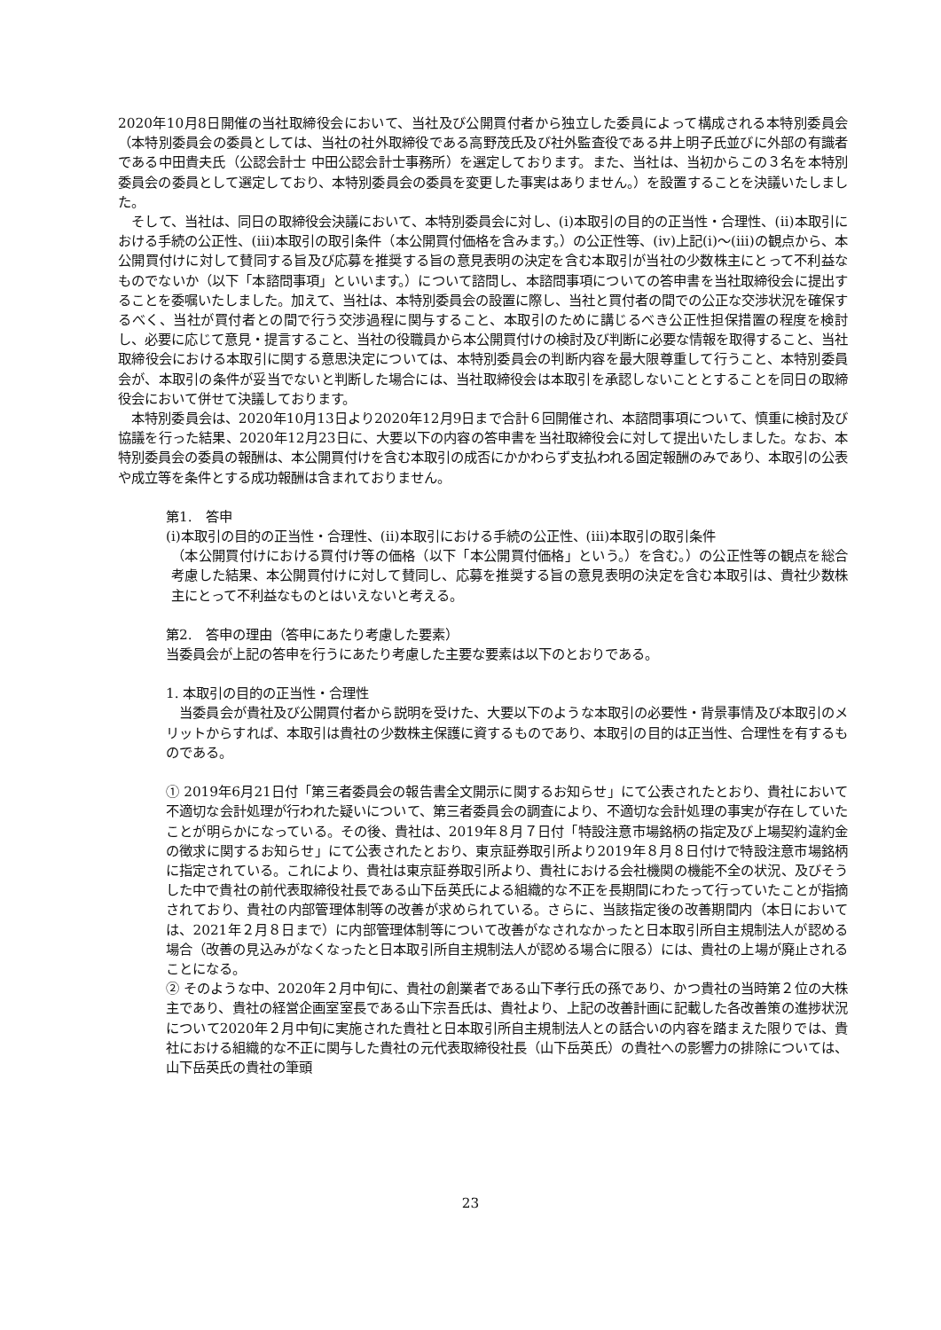2020年10月8日開催の当社取締役会において、当社及び公開買付者から独立した委員によって構成される本特別委員会（本特別委員会の委員としては、当社の社外取締役である高野茂氏及び社外監査役である井上明子氏並びに外部の有識者である中田貴夫氏（公認会計士 中田公認会計士事務所）を選定しております。また、当社は、当初からこの３名を本特別委員会の委員として選定しており、本特別委員会の委員を変更した事実はありません。）を設置することを決議いたしました。
そして、当社は、同日の取締役会決議において、本特別委員会に対し、(ⅰ)本取引の目的の正当性・合理性、(ⅱ)本取引における手続の公正性、(ⅲ)本取引の取引条件（本公開買付価格を含みます。）の公正性等、(ⅳ)上記(ⅰ)～(ⅲ)の観点から、本公開買付けに対して賛同する旨及び応募を推奨する旨の意見表明の決定を含む本取引が当社の少数株主にとって不利益なものでないか（以下「本諮問事項」といいます。）について諮問し、本諮問事項についての答申書を当社取締役会に提出することを委嘱いたしました。加えて、当社は、本特別委員会の設置に際し、当社と買付者の間での公正な交渉状況を確保するべく、当社が買付者との間で行う交渉過程に関与すること、本取引のために講じるべき公正性担保措置の程度を検討し、必要に応じて意見・提言すること、当社の役職員から本公開買付けの検討及び判断に必要な情報を取得すること、当社取締役会における本取引に関する意思決定については、本特別委員会の判断内容を最大限尊重して行うこと、本特別委員会が、本取引の条件が妥当でないと判断した場合には、当社取締役会は本取引を承認しないこととすることを同日の取締役会において併せて決議しております。
本特別委員会は、2020年10月13日より2020年12月9日まで合計６回開催され、本諮問事項について、慎重に検討及び協議を行った結果、2020年12月23日に、大要以下の内容の答申書を当社取締役会に対して提出いたしました。なお、本特別委員会の委員の報酬は、本公開買付けを含む本取引の成否にかかわらず支払われる固定報酬のみであり、本取引の公表や成立等を条件とする成功報酬は含まれておりません。
第1.　答申
(i)本取引の目的の正当性・合理性、(ii)本取引における手続の公正性、(iii)本取引の取引条件
（本公開買付けにおける買付け等の価格（以下「本公開買付価格」という。）を含む。）の公正性等の観点を総合考慮した結果、本公開買付けに対して賛同し、応募を推奨する旨の意見表明の決定を含む本取引は、貴社少数株主にとって不利益なものとはいえないと考える。
第2.　答申の理由（答申にあたり考慮した要素）
当委員会が上記の答申を行うにあたり考慮した主要な要素は以下のとおりである。
1. 本取引の目的の正当性・合理性
当委員会が貴社及び公開買付者から説明を受けた、大要以下のような本取引の必要性・背景事情及び本取引のメリットからすれば、本取引は貴社の少数株主保護に資するものであり、本取引の目的は正当性、合理性を有するものである。
① 2019年6月21日付「第三者委員会の報告書全文開示に関するお知らせ」にて公表されたとおり、貴社において不適切な会計処理が行われた疑いについて、第三者委員会の調査により、不適切な会計処理の事実が存在していたことが明らかになっている。その後、貴社は、2019年８月７日付「特設注意市場銘柄の指定及び上場契約違約金の徴求に関するお知らせ」にて公表されたとおり、東京証券取引所より2019年８月８日付けで特設注意市場銘柄に指定されている。これにより、貴社は東京証券取引所より、貴社における会社機関の機能不全の状況、及びそうした中で貴社の前代表取締役社長である山下岳英氏による組織的な不正を長期間にわたって行っていたことが指摘されており、貴社の内部管理体制等の改善が求められている。さらに、当該指定後の改善期間内（本日においては、2021年２月８日まで）に内部管理体制等について改善がなされなかったと日本取引所自主規制法人が認める場合（改善の見込みがなくなったと日本取引所自主規制法人が認める場合に限る）には、貴社の上場が廃止されることになる。
② そのような中、2020年２月中旬に、貴社の創業者である山下孝行氏の孫であり、かつ貴社の当時第２位の大株主であり、貴社の経営企画室室長である山下宗吾氏は、貴社より、上記の改善計画に記載した各改善策の進捗状況について2020年２月中旬に実施された貴社と日本取引所自主規制法人との話合いの内容を踏まえた限りでは、貴社における組織的な不正に関与した貴社の元代表取締役社長（山下岳英氏）の貴社への影響力の排除については、山下岳英氏の貴社の筆頭
23